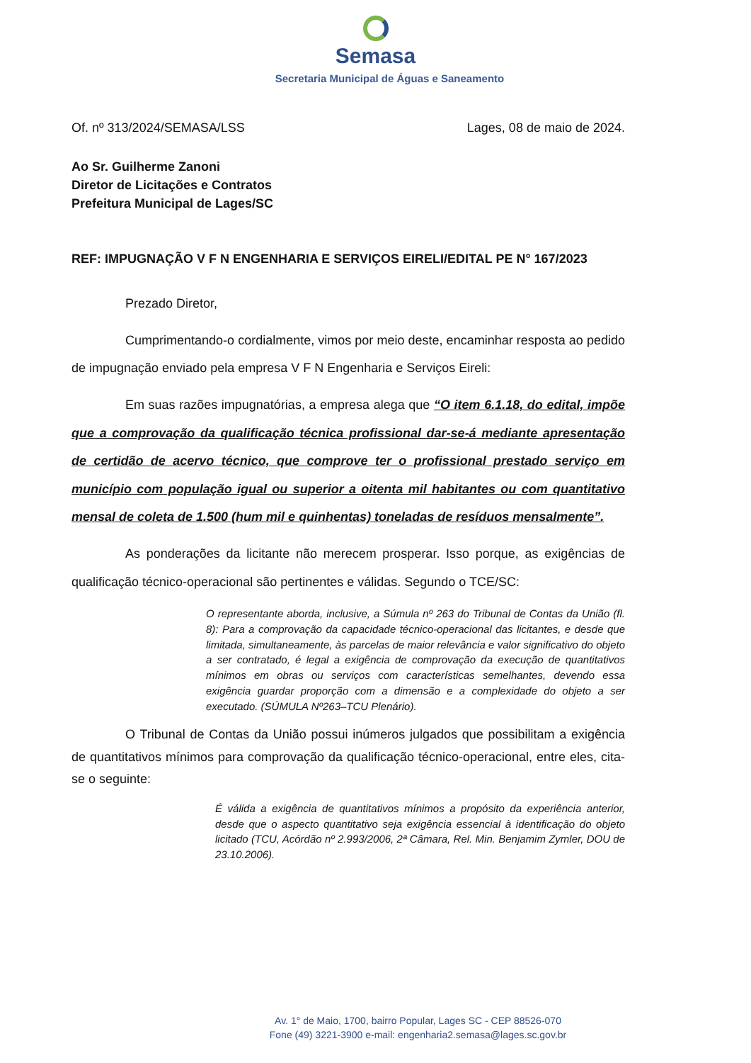Semasa
Secretaria Municipal de Águas e Saneamento
Of. nº 313/2024/SEMASA/LSS Lages, 08 de maio de 2024.
Ao Sr. Guilherme Zanoni
Diretor de Licitações e Contratos
Prefeitura Municipal de Lages/SC
REF: IMPUGNAÇÃO V F N ENGENHARIA E SERVIÇOS EIRELI/EDITAL PE N° 167/2023
Prezado Diretor,
Cumprimentando-o cordialmente, vimos por meio deste, encaminhar resposta ao pedido de impugnação enviado pela empresa V F N Engenharia e Serviços Eireli:
Em suas razões impugnatórias, a empresa alega que “O item 6.1.18, do edital, impõe que a comprovação da qualificação técnica profissional dar-se-á mediante apresentação de certidão de acervo técnico, que comprove ter o profissional prestado serviço em município com população igual ou superior a oitenta mil habitantes ou com quantitativo mensal de coleta de 1.500 (hum mil e quinhentas) toneladas de resíduos mensalmente”.
As ponderações da licitante não merecem prosperar. Isso porque, as exigências de qualificação técnico-operacional são pertinentes e válidas. Segundo o TCE/SC:
O representante aborda, inclusive, a Súmula nº 263 do Tribunal de Contas da União (fl. 8): Para a comprovação da capacidade técnico-operacional das licitantes, e desde que limitada, simultaneamente, às parcelas de maior relevância e valor significativo do objeto a ser contratado, é legal a exigência de comprovação da execução de quantitativos mínimos em obras ou serviços com características semelhantes, devendo essa exigência guardar proporção com a dimensão e a complexidade do objeto a ser executado. (SÚMULA Nº263–TCU Plenário).
O Tribunal de Contas da União possui inúmeros julgados que possibilitam a exigência de quantitativos mínimos para comprovação da qualificação técnico-operacional, entre eles, cita-se o seguinte:
É válida a exigência de quantitativos mínimos a propósito da experiência anterior, desde que o aspecto quantitativo seja exigência essencial à identificação do objeto licitado (TCU, Acórdão nº 2.993/2006, 2ª Câmara, Rel. Min. Benjamim Zymler, DOU de 23.10.2006).
Av. 1° de Maio, 1700, bairro Popular, Lages SC - CEP 88526-070
Fone (49) 3221-3900 e-mail: engenharia2.semasa@lages.sc.gov.br